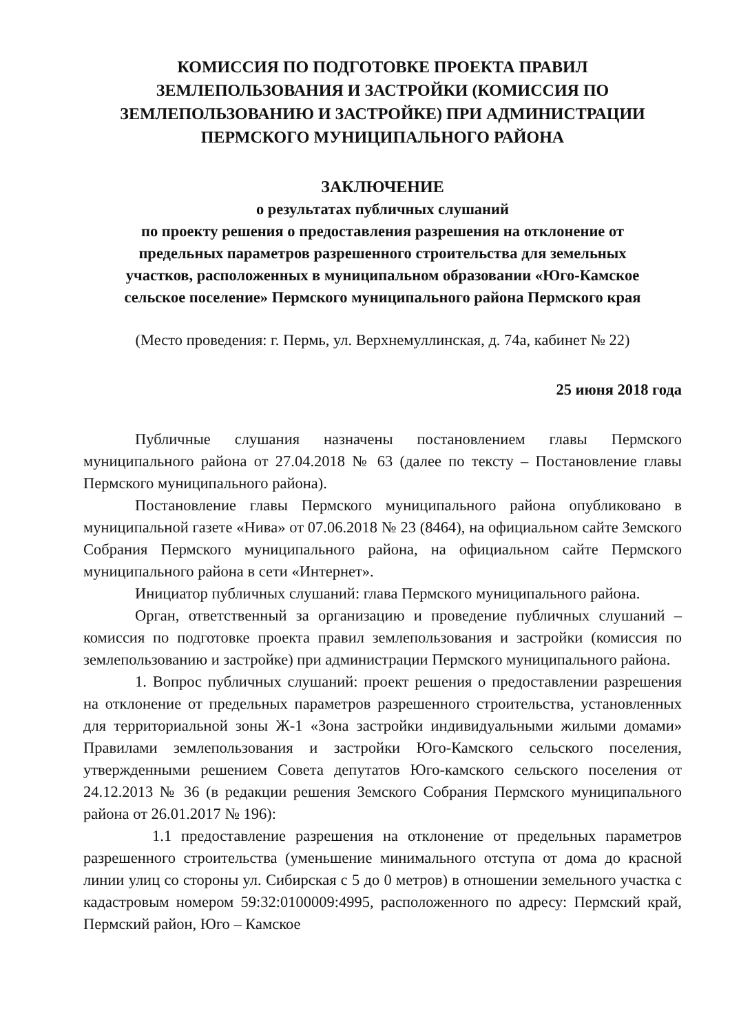КОМИССИЯ ПО ПОДГОТОВКЕ ПРОЕКТА ПРАВИЛ
ЗЕМЛЕПОЛЬЗОВАНИЯ И ЗАСТРОЙКИ (КОМИССИЯ ПО
ЗЕМЛЕПОЛЬЗОВАНИЮ И ЗАСТРОЙКЕ) ПРИ АДМИНИСТРАЦИИ
ПЕРМСКОГО МУНИЦИПАЛЬНОГО РАЙОНА
ЗАКЛЮЧЕНИЕ
о результатах публичных слушаний
по проекту решения о предоставления разрешения на отклонение от
предельных параметров разрешенного строительства для земельных
участков, расположенных в муниципальном образовании «Юго-Камское
сельское поселение» Пермского муниципального района Пермского края
(Место проведения: г. Пермь, ул. Верхнемуллинская, д. 74а, кабинет № 22)
25 июня 2018 года
Публичные слушания назначены постановлением главы Пермского муниципального района от 27.04.2018 № 63 (далее по тексту – Постановление главы Пермского муниципального района).
Постановление главы Пермского муниципального района опубликовано в муниципальной газете «Нива» от 07.06.2018 № 23 (8464), на официальном сайте Земского Собрания Пермского муниципального района, на официальном сайте Пермского муниципального района в сети «Интернет».
Инициатор публичных слушаний: глава Пермского муниципального района.
Орган, ответственный за организацию и проведение публичных слушаний – комиссия по подготовке проекта правил землепользования и застройки (комиссия по землепользованию и застройке) при администрации Пермского муниципального района.
1. Вопрос публичных слушаний: проект решения о предоставлении разрешения на отклонение от предельных параметров разрешенного строительства, установленных для территориальной зоны Ж-1 «Зона застройки индивидуальными жилыми домами» Правилами землепользования и застройки Юго-Камского сельского поселения, утвержденными решением Совета депутатов Юго-камского сельского поселения от 24.12.2013 № 36 (в редакции решения Земского Собрания Пермского муниципального района от 26.01.2017 № 196):
1.1 предоставление разрешения на отклонение от предельных параметров разрешенного строительства (уменьшение минимального отступа от дома до красной линии улиц со стороны ул. Сибирская с 5 до 0 метров) в отношении земельного участка с кадастровым номером 59:32:0100009:4995, расположенного по адресу: Пермский край, Пермский район, Юго – Камское